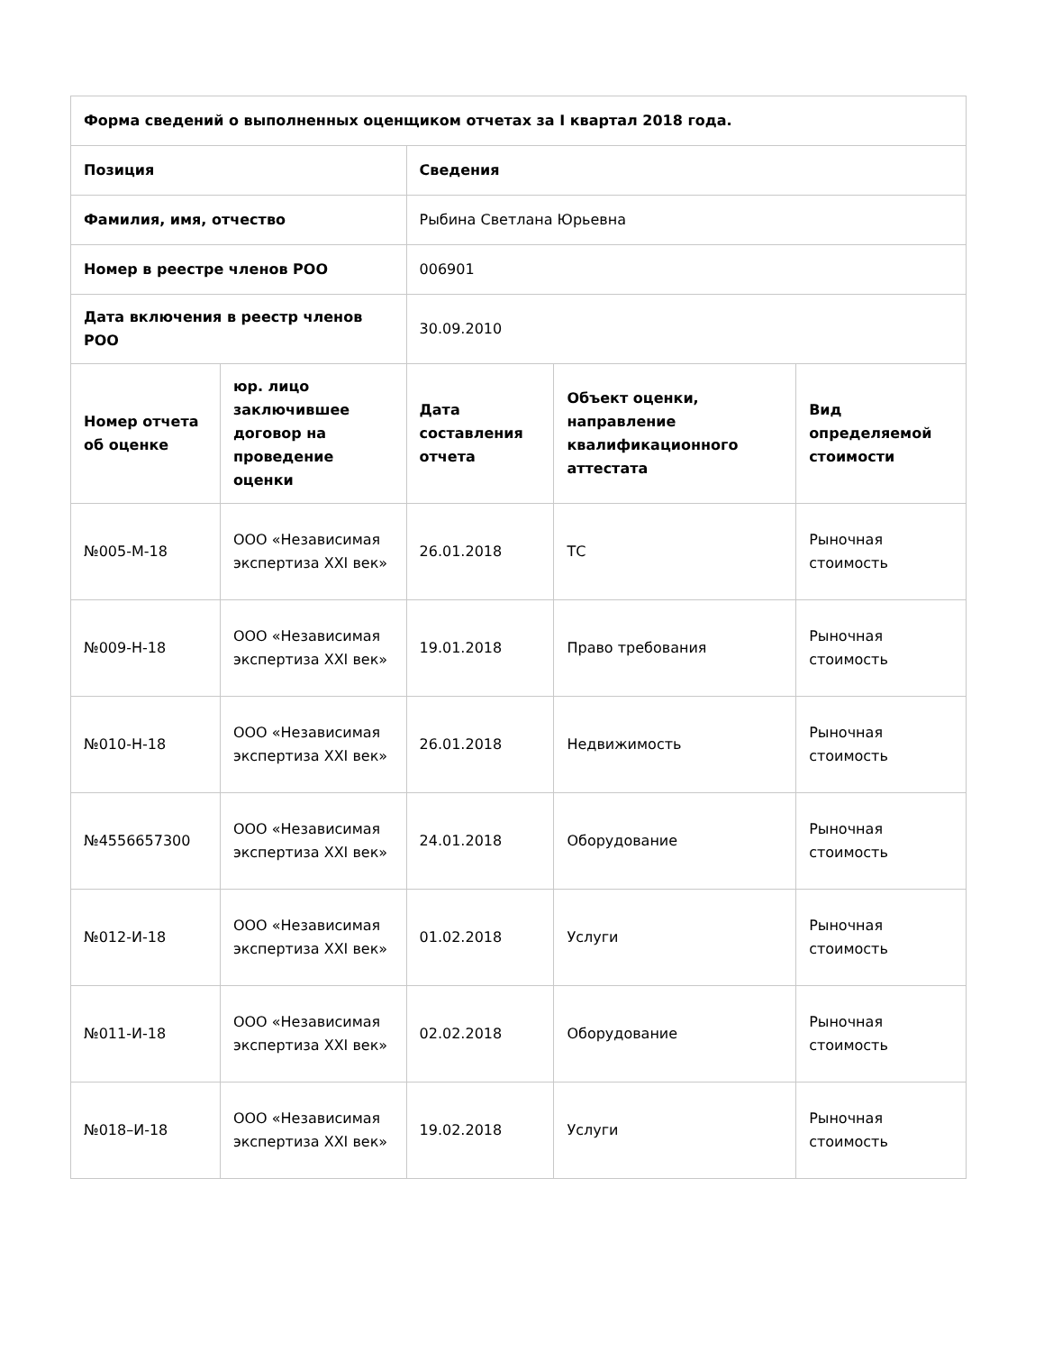| Форма сведений о выполненных оценщиком отчетах за I квартал 2018 года. | | | | |
| --- | --- | --- | --- | --- |
| Позиция | | Сведения | | |
| Фамилия, имя, отчество | | Рыбина Светлана Юрьевна | | |
| Номер в реестре членов РОО | | 006901 | | |
| Дата включения в реестр членов РОО | | 30.09.2010 | | |
| Номер отчета об оценке | юр. лицо заключившее договор на проведение оценки | Дата составления отчета | Объект оценки, направление квалификационного аттестата | Вид определяемой стоимости |
| №005-М-18 | ООО «Независимая экспертиза XXI век» | 26.01.2018 | ТС | Рыночная стоимость |
| №009-Н-18 | ООО «Независимая экспертиза XXI век» | 19.01.2018 | Право требования | Рыночная стоимость |
| №010-Н-18 | ООО «Независимая экспертиза XXI век» | 26.01.2018 | Недвижимость | Рыночная стоимость |
| №4556657300 | ООО «Независимая экспертиза XXI век» | 24.01.2018 | Оборудование | Рыночная стоимость |
| №012-И-18 | ООО «Независимая экспертиза XXI век» | 01.02.2018 | Услуги | Рыночная стоимость |
| №011-И-18 | ООО «Независимая экспертиза XXI век» | 02.02.2018 | Оборудование | Рыночная стоимость |
| №018–И-18 | ООО «Независимая экспертиза XXI век» | 19.02.2018 | Услуги | Рыночная стоимость |